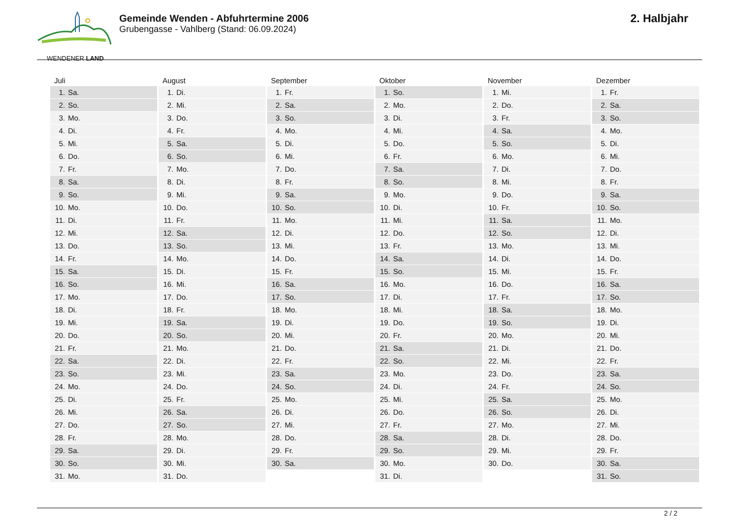WENDENER LAND
Gemeinde Wenden - Abfuhrtermine 2006
Grubengasse - Vahlberg (Stand: 06.09.2024)
2. Halbjahr
| Juli | August | September | Oktober | November | Dezember |
| --- | --- | --- | --- | --- | --- |
| 1. Sa. | 1. Di. | 1. Fr. | 1. So. | 1. Mi. | 1. Fr. |
| 2. So. | 2. Mi. | 2. Sa. | 2. Mo. | 2. Do. | 2. Sa. |
| 3. Mo. | 3. Do. | 3. So. | 3. Di. | 3. Fr. | 3. So. |
| 4. Di. | 4. Fr. | 4. Mo. | 4. Mi. | 4. Sa. | 4. Mo. |
| 5. Mi. | 5. Sa. | 5. Di. | 5. Do. | 5. So. | 5. Di. |
| 6. Do. | 6. So. | 6. Mi. | 6. Fr. | 6. Mo. | 6. Mi. |
| 7. Fr. | 7. Mo. | 7. Do. | 7. Sa. | 7. Di. | 7. Do. |
| 8. Sa. | 8. Di. | 8. Fr. | 8. So. | 8. Mi. | 8. Fr. |
| 9. So. | 9. Mi. | 9. Sa. | 9. Mo. | 9. Do. | 9. Sa. |
| 10. Mo. | 10. Do. | 10. So. | 10. Di. | 10. Fr. | 10. So. |
| 11. Di. | 11. Fr. | 11. Mo. | 11. Mi. | 11. Sa. | 11. Mo. |
| 12. Mi. | 12. Sa. | 12. Di. | 12. Do. | 12. So. | 12. Di. |
| 13. Do. | 13. So. | 13. Mi. | 13. Fr. | 13. Mo. | 13. Mi. |
| 14. Fr. | 14. Mo. | 14. Do. | 14. Sa. | 14. Di. | 14. Do. |
| 15. Sa. | 15. Di. | 15. Fr. | 15. So. | 15. Mi. | 15. Fr. |
| 16. So. | 16. Mi. | 16. Sa. | 16. Mo. | 16. Do. | 16. Sa. |
| 17. Mo. | 17. Do. | 17. So. | 17. Di. | 17. Fr. | 17. So. |
| 18. Di. | 18. Fr. | 18. Mo. | 18. Mi. | 18. Sa. | 18. Mo. |
| 19. Mi. | 19. Sa. | 19. Di. | 19. Do. | 19. So. | 19. Di. |
| 20. Do. | 20. So. | 20. Mi. | 20. Fr. | 20. Mo. | 20. Mi. |
| 21. Fr. | 21. Mo. | 21. Do. | 21. Sa. | 21. Di. | 21. Do. |
| 22. Sa. | 22. Di. | 22. Fr. | 22. So. | 22. Mi. | 22. Fr. |
| 23. So. | 23. Mi. | 23. Sa. | 23. Mo. | 23. Do. | 23. Sa. |
| 24. Mo. | 24. Do. | 24. So. | 24. Di. | 24. Fr. | 24. So. |
| 25. Di. | 25. Fr. | 25. Mo. | 25. Mi. | 25. Sa. | 25. Mo. |
| 26. Mi. | 26. Sa. | 26. Di. | 26. Do. | 26. So. | 26. Di. |
| 27. Do. | 27. So. | 27. Mi. | 27. Fr. | 27. Mo. | 27. Mi. |
| 28. Fr. | 28. Mo. | 28. Do. | 28. Sa. | 28. Di. | 28. Do. |
| 29. Sa. | 29. Di. | 29. Fr. | 29. So. | 29. Mi. | 29. Fr. |
| 30. So. | 30. Mi. | 30. Sa. | 30. Mo. | 30. Do. | 30. Sa. |
| 31. Mo. | 31. Do. | | 31. Di. | | 31. So. |
2 / 2